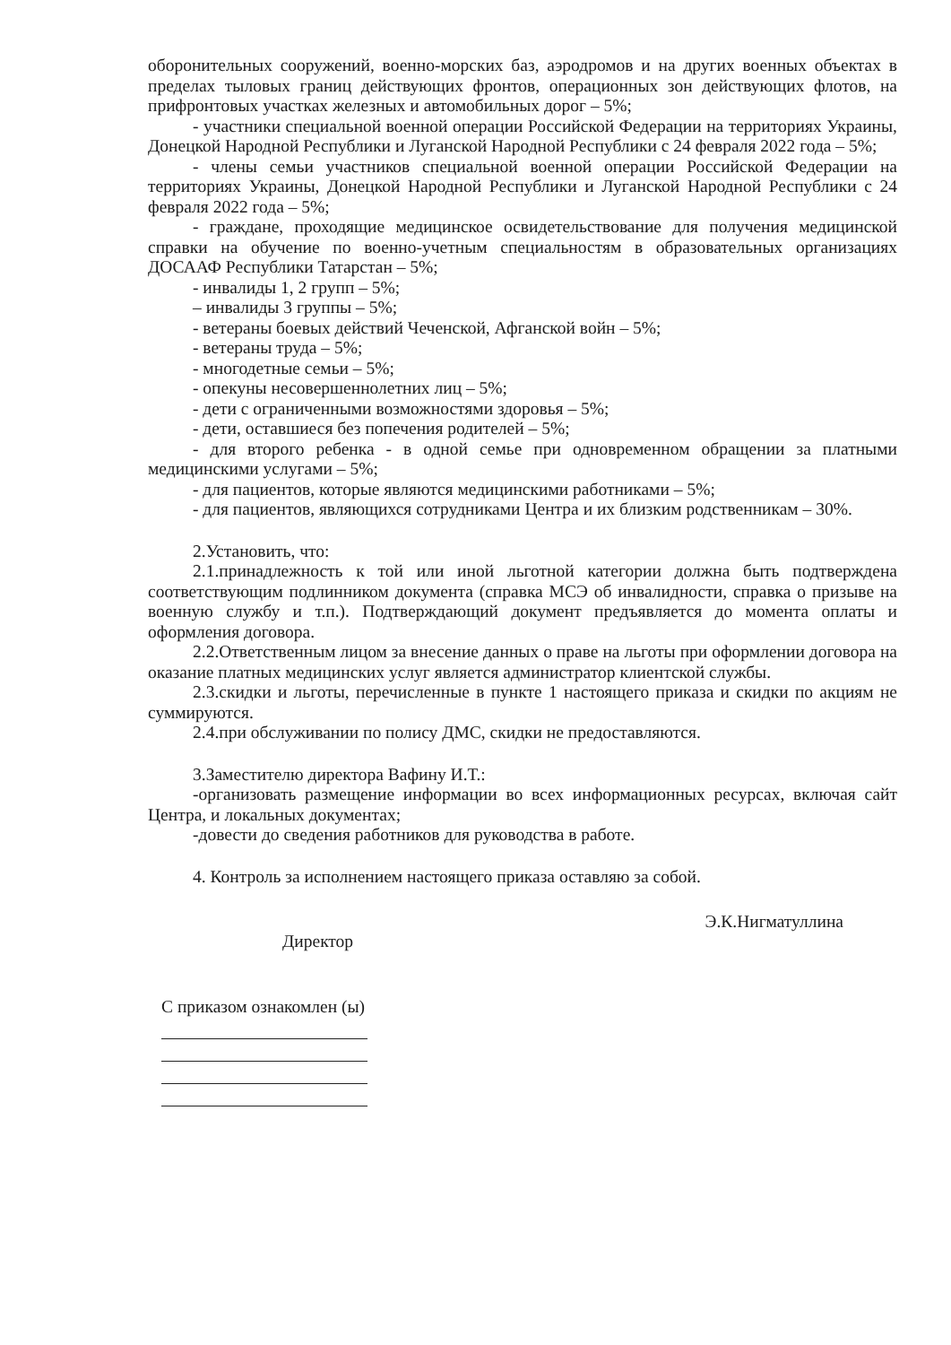оборонительных сооружений, военно-морских баз, аэродромов и на других военных объектах в пределах тыловых границ действующих фронтов, операционных зон действующих флотов, на прифронтовых участках железных и автомобильных дорог – 5%;
- участники специальной военной операции Российской Федерации на территориях Украины, Донецкой Народной Республики и Луганской Народной Республики с 24 февраля 2022 года – 5%;
- члены семьи участников специальной военной операции Российской Федерации на территориях Украины, Донецкой Народной Республики и Луганской Народной Республики с 24 февраля 2022 года – 5%;
- граждане, проходящие медицинское освидетельствование для получения медицинской справки на обучение по военно-учетным специальностям в образовательных организациях ДОСААФ Республики Татарстан – 5%;
- инвалиды 1, 2 групп – 5%;
– инвалиды 3 группы – 5%;
- ветераны боевых действий Чеченской, Афганской войн – 5%;
- ветераны труда – 5%;
- многодетные семьи – 5%;
- опекуны несовершеннолетних лиц – 5%;
- дети с ограниченными возможностями здоровья – 5%;
- дети, оставшиеся без попечения родителей – 5%;
- для второго ребенка - в одной семье при одновременном обращении за платными медицинскими услугами – 5%;
- для пациентов, которые являются медицинскими работниками – 5%;
- для пациентов, являющихся сотрудниками Центра и их близким родственникам – 30%.
2.Установить, что:
2.1.принадлежность к той или иной льготной категории должна быть подтверждена соответствующим подлинником документа (справка МСЭ об инвалидности, справка о призыве на военную службу и т.п.). Подтверждающий документ предъявляется до момента оплаты и оформления договора.
2.2.Ответственным лицом за внесение данных о праве на льготы при оформлении договора на оказание платных медицинских услуг является администратор клиентской службы.
2.3.скидки и льготы, перечисленные в пункте 1 настоящего приказа и скидки по акциям не суммируются.
2.4.при обслуживании по полису ДМС, скидки не предоставляются.
3.Заместителю директора Вафину И.Т.:
-организовать размещение информации во всех информационных ресурсах, включая сайт Центра, и локальных документах;
-довести до сведения работников для руководства в работе.
4. Контроль за исполнением настоящего приказа оставляю за собой.
Директор Э.К.Нигматуллина
С приказом ознакомлен (ы)